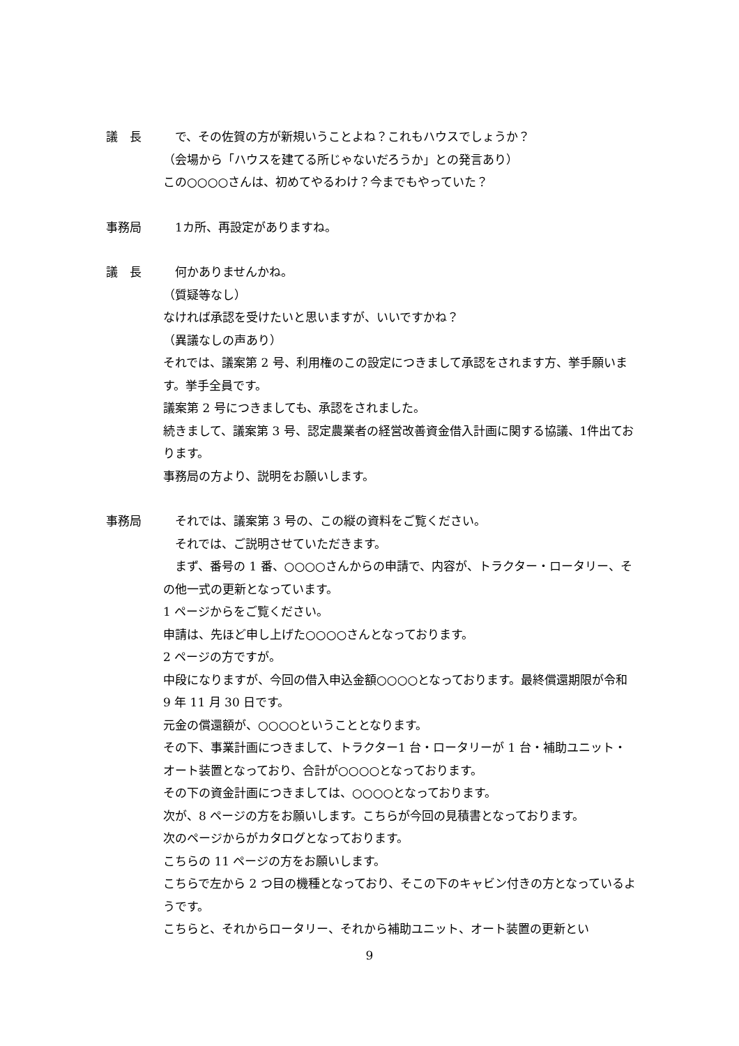議　長 　で、その佐賀の方が新規いうことよね？これもハウスでしょうか？
（会場から「ハウスを建てる所じゃないだろうか」との発言あり）
この○○○○さんは、初めてやるわけ？今までもやっていた？
事務局 　1カ所、再設定がありますね。
議　長 　何かありませんかね。
（質疑等なし）
なければ承認を受けたいと思いますが、いいですかね？
（異議なしの声あり）
それでは、議案第 2 号、利用権のこの設定につきまして承認をされます方、挙手願います。挙手全員です。
議案第 2 号につきましても、承認をされました。
続きまして、議案第 3 号、認定農業者の経営改善資金借入計画に関する協議、1件出ております。
事務局の方より、説明をお願いします。
事務局 　それでは、議案第 3 号の、この縦の資料をご覧ください。
　それでは、ご説明させていただきます。
　まず、番号の 1 番、○○○○さんからの申請で、内容が、トラクター・ロータリー、その他一式の更新となっています。
1 ページからをご覧ください。
申請は、先ほど申し上げた○○○○さんとなっております。
2 ページの方ですが。
中段になりますが、今回の借入申込金額○○○○となっております。最終償還期限が令和 9 年 11 月 30 日です。
元金の償還額が、○○○○ということとなります。
その下、事業計画につきまして、トラクター1 台・ロータリーが 1 台・補助ユニット・オート装置となっており、合計が○○○○となっております。
その下の資金計画につきましては、○○○○となっております。
次が、8 ページの方をお願いします。こちらが今回の見積書となっております。
次のページからがカタログとなっております。
こちらの 11 ページの方をお願いします。
こちらで左から 2 つ目の機種となっており、そこの下のキャビン付きの方となっているようです。
こちらと、それからロータリー、それから補助ユニット、オート装置の更新とい
9